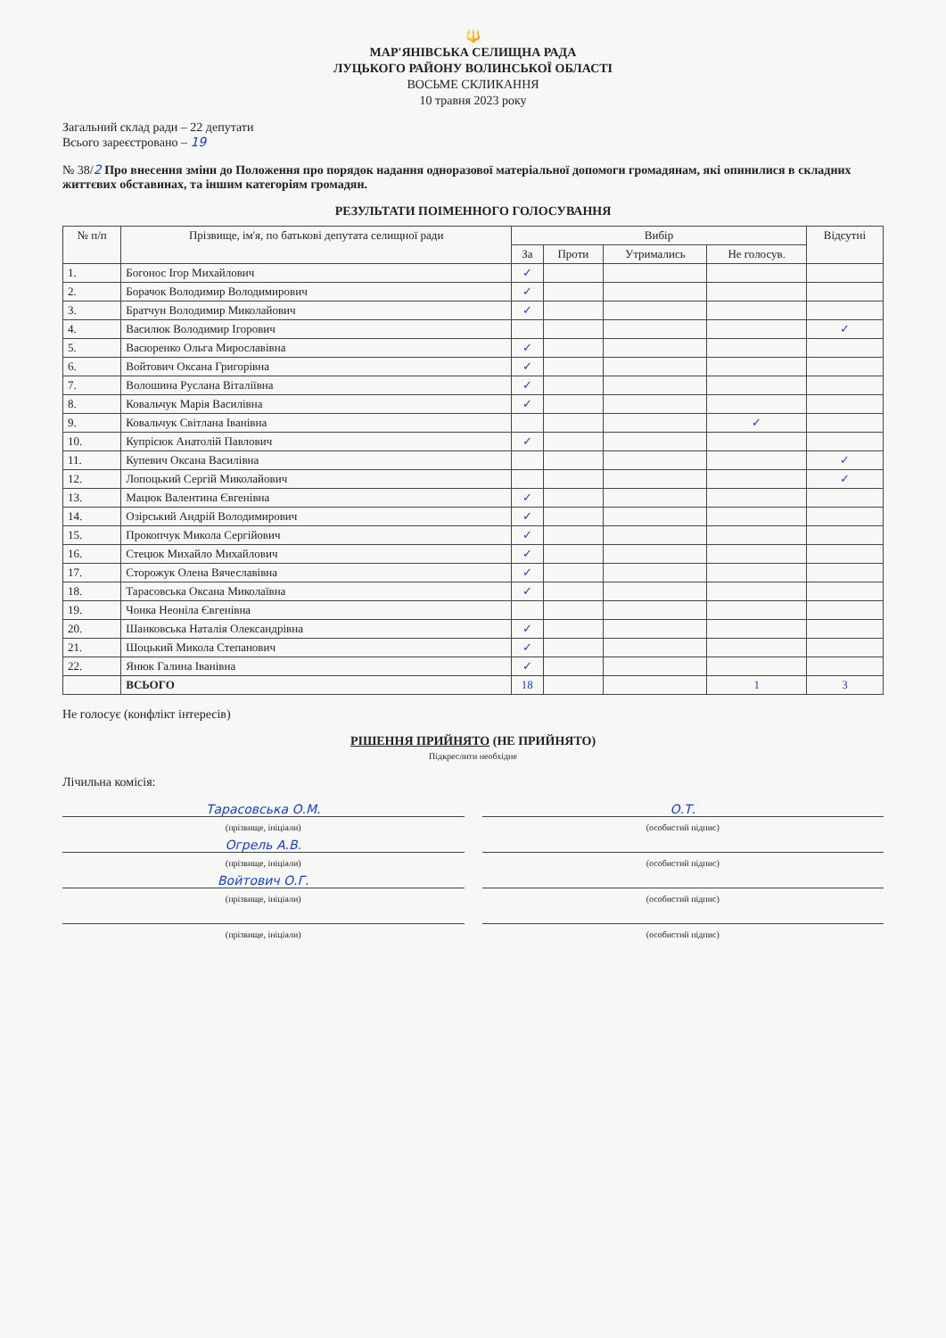🔱
МАР'ЯНІВСЬКА СЕЛИЩНА РАДА
ЛУЦЬКОГО РАЙОНУ ВОЛИНСЬКОЇ ОБЛАСТІ
ВОСЬМЕ СКЛИКАННЯ
10 травня 2023 року
Загальний склад ради – 22 депутати
Всього зареєстровано – 19
№ 38/2 Про внесення зміни до Положення про порядок надання одноразової матеріальної допомоги громадянам, які опинилися в складних життєвих обставинах, та іншим категоріям громадян.
РЕЗУЛЬТАТИ ПОІМЕННОГО ГОЛОСУВАННЯ
| № п/п | Прізвище, ім'я, по батькові депутата селищної ради | Вибір | | | | Відсутні |
| --- | --- | --- | --- | --- | --- | --- |
| | | За | Проти | Утримались | Не голосув. | |
| 1. | Богонос Ігор Михайлович | ✓ | | | | |
| 2. | Борачок Володимир Володимирович | ✓ | | | | |
| 3. | Братчун Володимир Миколайович | ✓ | | | | |
| 4. | Василюк Володимир Ігорович | | | | | ✓ |
| 5. | Васюренко Ольга Мирославівна | ✓ | | | | |
| 6. | Войтович Оксана Григорівна | ✓ | | | | |
| 7. | Волошина Руслана Віталіївна | ✓ | | | | |
| 8. | Ковальчук Марія Василівна | ✓ | | | | |
| 9. | Ковальчук Світлана Іванівна | | | | ✓ | |
| 10. | Купрісюк Анатолій Павлович | ✓ | | | | |
| 11. | Купевич Оксана Василівна | | | | | ✓ |
| 12. | Лопоцький Сергій Миколайович | | | | | ✓ |
| 13. | Мацюк Валентина Євгенівна | ✓ | | | | |
| 14. | Озірський Андрій Володимирович | ✓ | | | | |
| 15. | Прокопчук Микола Сергійович | ✓ | | | | |
| 16. | Стецюк Михайло Михайлович | ✓ | | | | |
| 17. | Сторожук Олена Вячеславівна | ✓ | | | | |
| 18. | Тарасовська Оксана Миколаївна | ✓ | | | | |
| 19. | Чонка Неоніла Євгенівна | | | | | |
| 20. | Шанковська Наталія Олександрівна | ✓ | | | | |
| 21. | Шоцький Микола Степанович | ✓ | | | | |
| 22. | Янюк Галина Іванівна | ✓ | | | | |
| | ВСЬОГО | 18 | | | 1 | 3 |
Не голосує (конфлікт інтересів)
РІШЕННЯ ПРИЙНЯТО (НЕ ПРИЙНЯТО)
Підкреслити необхідне
Лічильна комісія:
Тарасовська О.М.
О.Т.
(прізвище, ініціали) (особистий підпис)
Огрель А.В.
(прізвище, ініціали) (особистий підпис)
Войтович О.Г.
(прізвище, ініціали) (особистий підпис)
(прізвище, ініціали) (особистий підпис)